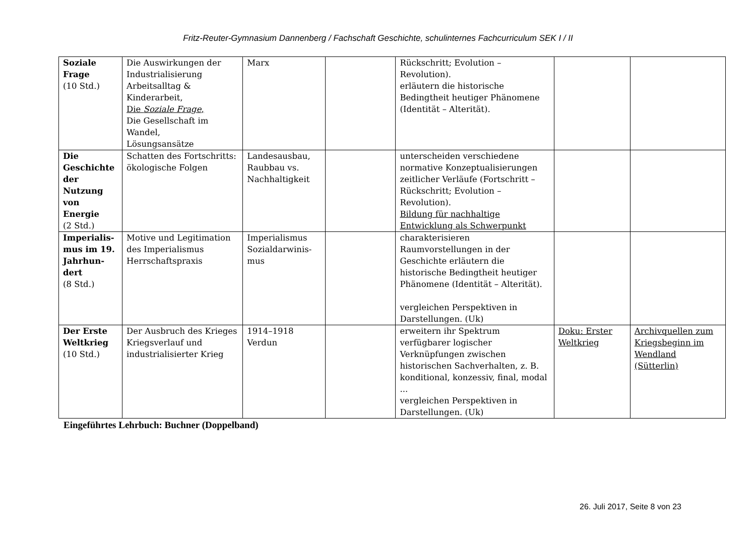Fritz-Reuter-Gymnasium Dannenberg / Fachschaft Geschichte, schulinternes Fachcurriculum SEK I / II
| Soziale Frage (10 Std.) | Die Auswirkungen der Industrialisierung Arbeitsalltag & Kinderarbeit, Die Soziale Frage , Die Gesellschaft im Wandel, Lösungsansätze | Marx | | Rückschritt; Evolution – Revolution). erläutern die historische Bedingtheit heutiger Phänomene (Identität – Alterität). | | |
| Die Geschichte der Nutzung von Energie (2 Std.) | Schatten des Fortschritts: ökologische Folgen | Landesausbau, Raubbau vs. Nachhaltigkeit | | unterscheiden verschiedene normative Konzeptualisierungen zeitlicher Verläufe (Fortschritt – Rückschritt; Evolution – Revolution). Bildung für nachhaltige Entwicklung als Schwerpunkt | | |
| Imperialis-mus im 19. Jahrhun-dert (8 Std.) | Motive und Legitimation des Imperialismus Herrschaftspraxis | Imperialismus Sozialdarwinis-mus | | charakterisieren Raumvorstellungen in der Geschichte erläutern die historische Bedingtheit heutiger Phänomene (Identität – Alterität). vergleichen Perspektiven in Darstellungen. (Uk) | | |
| Der Erste Weltkrieg (10 Std.) | Der Ausbruch des Krieges Kriegsverlauf und industrialisierter Krieg | 1914–1918 Verdun | | erweitern ihr Spektrum verfügbarer logischer Verknüpfungen zwischen historischen Sachverhalten, z. B. konditional, konzessiv, final, modal ... vergleichen Perspektiven in Darstellungen. (Uk) | Doku: Erster Weltkrieg | Archivquellen zum Kriegsbeginn im Wendland (Sütterlin) |
Eingeführtes Lehrbuch: Buchner (Doppelband)
26. Juli 2017, Seite 8 von 23